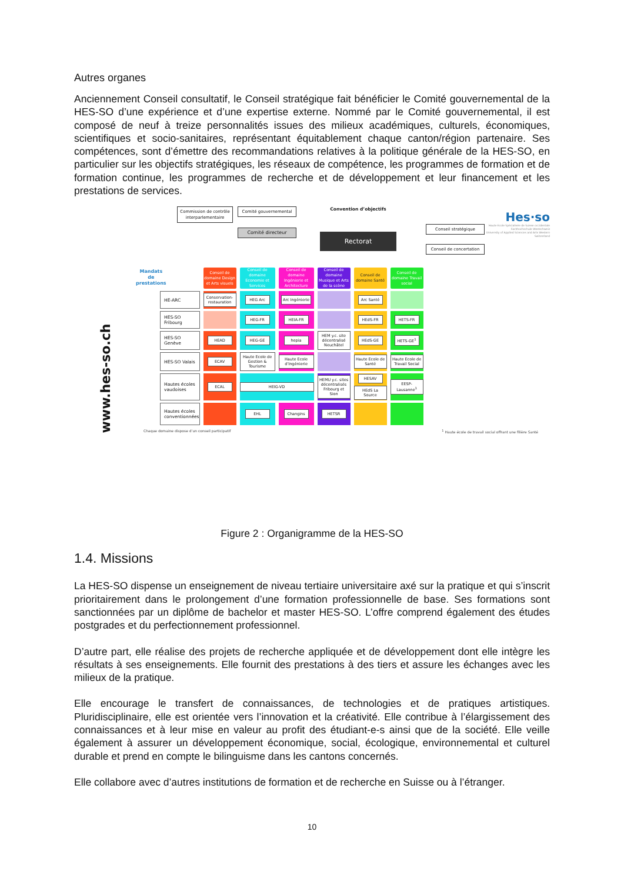Autres organes
Anciennement Conseil consultatif, le Conseil stratégique fait bénéficier le Comité gouvernemental de la HES-SO d’une expérience et d’une expertise externe. Nommé par le Comité gouvernemental, il est composé de neuf à treize personnalités issues des milieux académiques, culturels, économiques, scientifiques et socio-sanitaires, représentant équitablement chaque canton/région partenaire. Ses compétences, sont d’émettre des recommandations relatives à la politique générale de la HES-SO, en particulier sur les objectifs stratégiques, les réseaux de compétence, les programmes de formation et de formation continue, les programmes de recherche et de développement et leur financement et les prestations de services.
Commission de contrôle interparlementaire
Comité gouvernemental
Comité directeur
Convention d’objectifs
Rectorat
Conseil stratégique
Conseil de concertation
Hes·so
Haute Ecole Spécialisée de Suisse occidentale
Fachhochschule Westschweiz
University of Applied Sciences and Arts Western Switzerland
www.hes-so.ch
Mandats
de prestations
| | Conseil de domaine Design et Arts visuels | Conseil de domaine Economie et Services | Conseil de domaine Ingénierie et Architecture | Conseil de domaine Musique et Arts de la scène | Conseil de domaine Santé | Conseil de domaine Travail social |
| HE-ARC | Conservation-restauration | HEG Arc | Arc Ingénierie | | Arc Santé | |
| HES-SO Fribourg | | HEG-FR | HEIA-FR | | HEdS-FR | HETS-FR |
| HES-SO Genève | HEAD | HEG-GE | hepia | HEM y.c. site décentralisé Neuchâtel | HEdS-GE | HETS-GE<sup>1</sup> |
| HES-SO Valais | ECAV | Haute Ecole de Gestion & Tourisme | Haute Ecole d’Ingénierie | | Haute Ecole de Santé | Haute Ecole de Travail Social |
| Hautes écoles vaudoises | ECAL | HEIG-VD | | HEMU y.c. sites décentralisés Fribourg et Sion | HESAV HEdS La Source | EESP-Lausanne<sup>1</sup> |
| Hautes écoles conventionnées | | EHL | Changins | HETSR | | |
Chaque domaine dispose d’un conseil participatif <sup>1</sup> Haute école de travail social offrant une filière Santé
Figure 2 : Organigramme de la HES-SO
1.4. Missions
La HES-SO dispense un enseignement de niveau tertiaire universitaire axé sur la pratique et qui s’inscrit prioritairement dans le prolongement d’une formation professionnelle de base. Ses formations sont sanctionnées par un diplôme de bachelor et master HES-SO. L’offre comprend également des études postgrades et du perfectionnement professionnel.
D’autre part, elle réalise des projets de recherche appliquée et de développement dont elle intègre les résultats à ses enseignements. Elle fournit des prestations à des tiers et assure les échanges avec les milieux de la pratique.
Elle encourage le transfert de connaissances, de technologies et de pratiques artistiques. Pluridisciplinaire, elle est orientée vers l’innovation et la créativité. Elle contribue à l’élargissement des connaissances et à leur mise en valeur au profit des étudiant-e-s ainsi que de la société. Elle veille également à assurer un développement économique, social, écologique, environnemental et culturel durable et prend en compte le bilinguisme dans les cantons concernés.
Elle collabore avec d’autres institutions de formation et de recherche en Suisse ou à l’étranger.
10